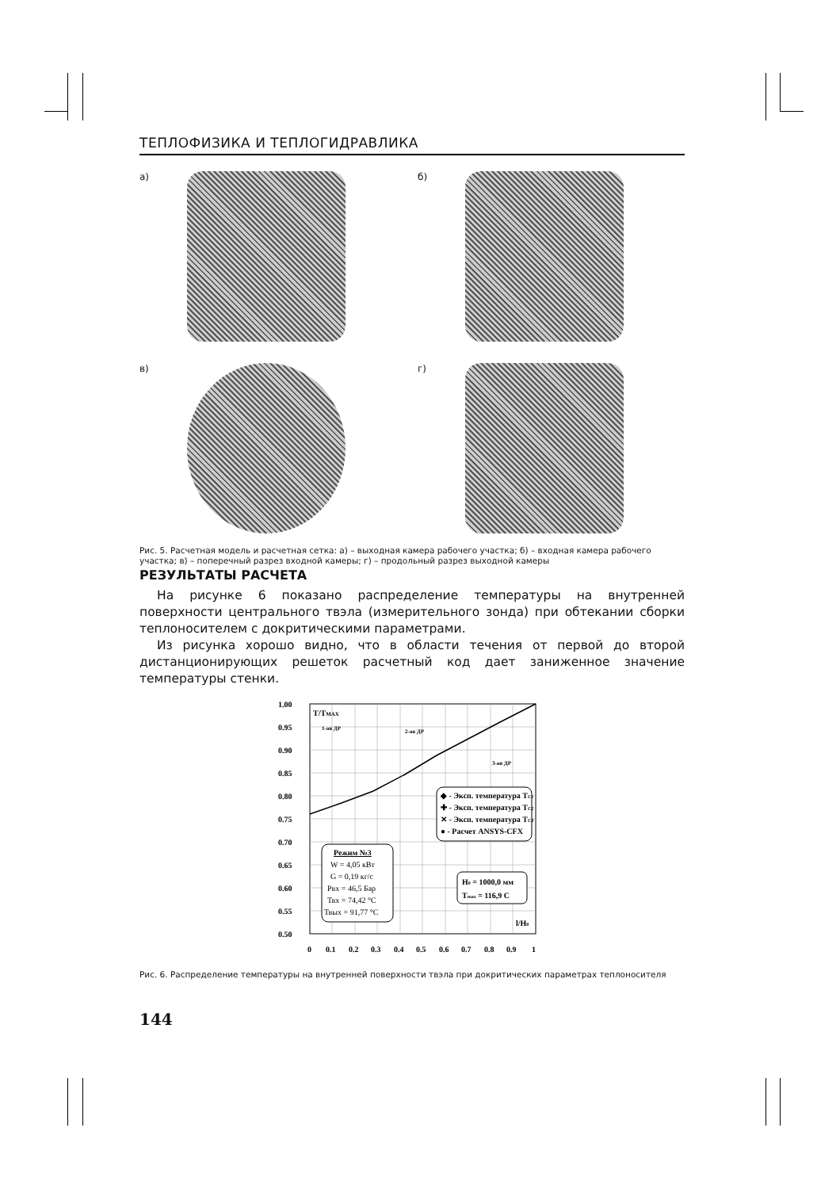ТЕПЛОФИЗИКА И ТЕПЛОГИДРАВЛИКА
а)
б)
в)
г)
Рис. 5. Расчетная модель и расчетная сетка: а) – выходная камера рабочего участка; б) – входная камера рабочего участка; в) – поперечный разрез входной камеры; г) – продольный разрез выходной камеры
РЕЗУЛЬТАТЫ РАСЧЕТА
На рисунке 6 показано распределение температуры на внутренней поверхности центрального твэла (измерительного зонда) при обтекании сборки теплоносителем с докритическими параметрами.
Из рисунка хорошо видно, что в области течения от первой до второй дистанционирующих решеток расчетный код дает заниженное значение температуры стенки.
1.00
0.95
0.90
0.85
0.80
0.75
0.70
0.65
0.60
0.55
0.50
0
0.1
0.2
0.3
0.4
0.5
0.6
0.7
0.8
0.9
1
T/TMAX
1-ая ДР
2-ая ДР
3-ая ДР
◆ - Эксп. температура TC1
✚ - Эксп. температура TC2
✕ - Эксп. температура TC3
● - Расчет ANSYS-CFX
Режим №3
W = 4,05 кВт
G = 0,19 кг/с
Рвх = 46,5 Бар
Твх = 74,42 °С
Твых = 91,77 °С
H0 = 1000,0 мм
Tmax = 116,9 С
l/H0
Рис. 6. Распределение температуры на внутренней поверхности твэла при докритических параметрах теплоносителя
144